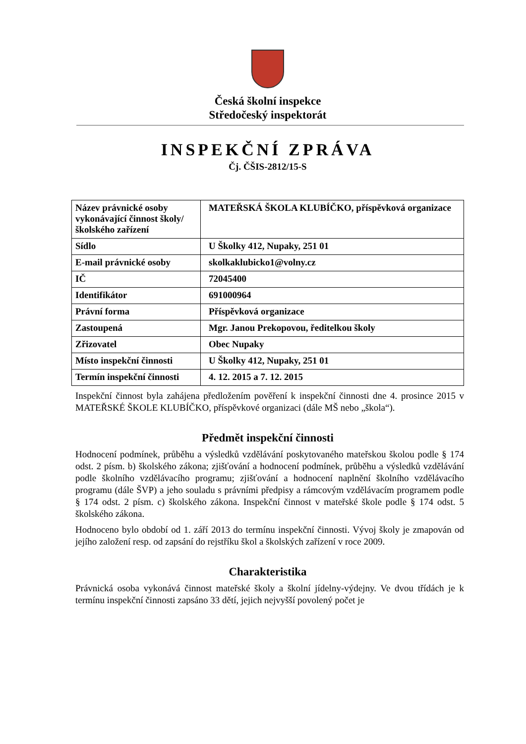Česká školní inspekce
Středočeský inspektorát
INSPEKČNÍ ZPRÁVA
Čj. ČŠIS-2812/15-S
| Název právnické osoby vykonávající činnost školy/školského zařízení | MATEŘSKÁ ŠKOLA KLUBÍČKO, příspěvková organizace |
| Sídlo | U Školky 412, Nupaky, 251 01 |
| E-mail právnické osoby | skolkaklubicko1@volny.cz |
| IČ | 72045400 |
| Identifikátor | 691000964 |
| Právní forma | Příspěvková organizace |
| Zastoupená | Mgr. Janou Prekopovou, ředitelkou školy |
| Zřizovatel | Obec Nupaky |
| Místo inspekční činnosti | U Školky 412, Nupaky, 251 01 |
| Termín inspekční činnosti | 4. 12. 2015 a 7. 12. 2015 |
Inspekční činnost byla zahájena předložením pověření k inspekční činnosti dne 4. prosince 2015 v MATEŘSKÉ ŠKOLE KLUBÍČKO, příspěvkové organizaci (dále MŠ nebo „škola“).
Předmět inspekční činnosti
Hodnocení podmínek, průběhu a výsledků vzdělávání poskytovaného mateřskou školou podle § 174 odst. 2 písm. b) školského zákona; zjišťování a hodnocení podmínek, průběhu a výsledků vzdělávání podle školního vzdělávacího programu; zjišťování a hodnocení naplnění školního vzdělávacího programu (dále ŠVP) a jeho souladu s právními předpisy a rámcovým vzdělávacím programem podle § 174 odst. 2 písm. c) školského zákona. Inspekční činnost v mateřské škole podle § 174 odst. 5 školského zákona.
Hodnoceno bylo období od 1. září 2013 do termínu inspekční činnosti. Vývoj školy je zmapován od jejího založení resp. od zapsání do rejstříku škol a školských zařízení v roce 2009.
Charakteristika
Právnická osoba vykonává činnost mateřské školy a školní jídelny-výdejny. Ve dvou třídách je k termínu inspekční činnosti zapsáno 33 dětí, jejich nejvyšší povolený počet je